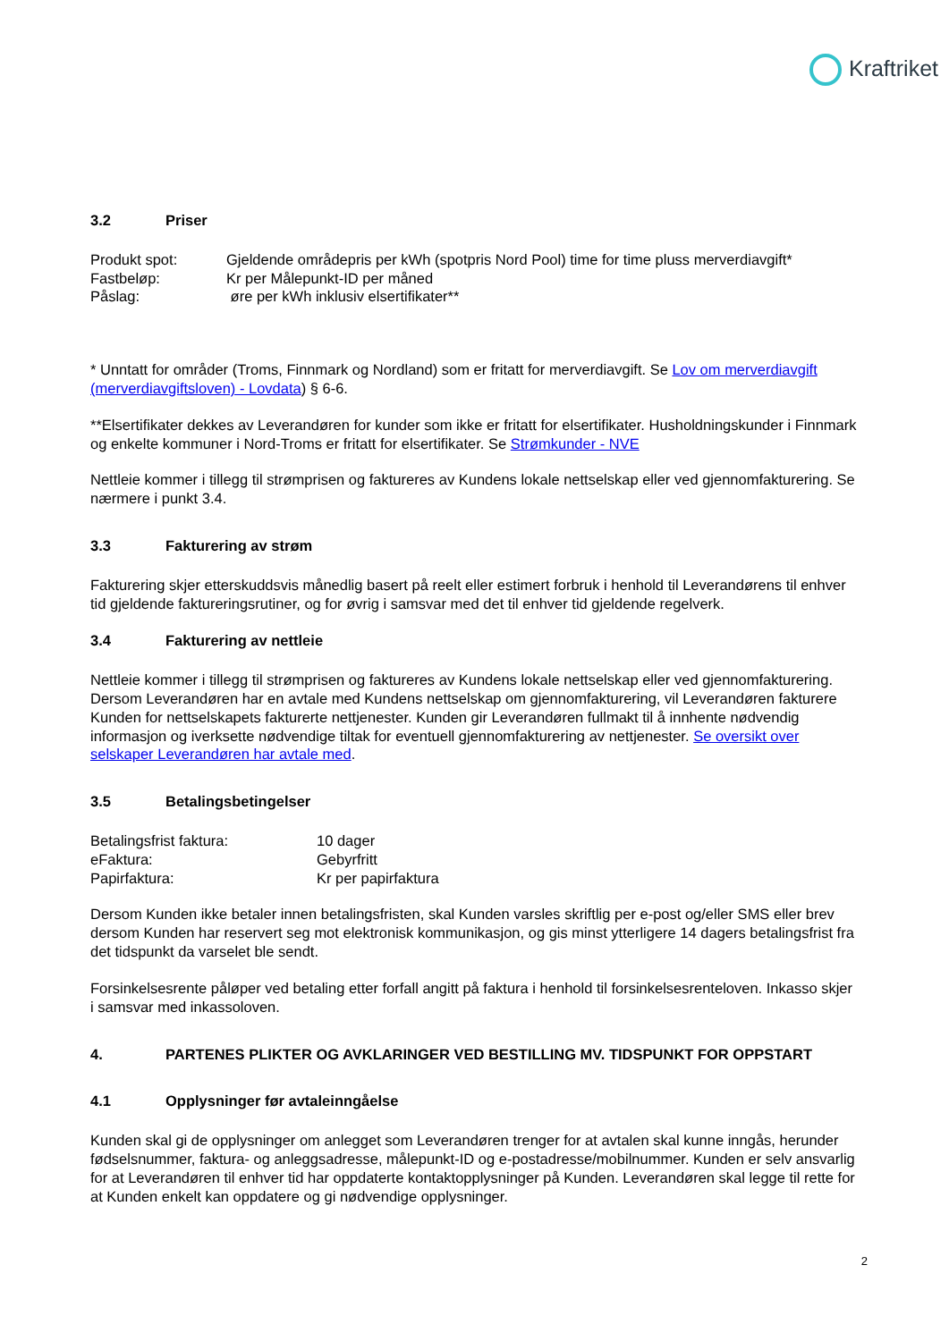Kraftriket
3.2 Priser
Produkt spot: Gjeldende områdepris per kWh (spotpris Nord Pool) time for time pluss merverdiavgift*
Fastbeløp: Kr per Målepunkt-ID per måned
Påslag: øre per kWh inklusiv elsertifikater**
* Unntatt for områder (Troms, Finnmark og Nordland) som er fritatt for merverdiavgift. Se Lov om merverdiavgift (merverdiavgiftsloven) - Lovdata) § 6-6.
**Elsertifikater dekkes av Leverandøren for kunder som ikke er fritatt for elsertifikater. Husholdningskunder i Finnmark og enkelte kommuner i Nord-Troms er fritatt for elsertifikater. Se Strømkunder - NVE
Nettleie kommer i tillegg til strømprisen og faktureres av Kundens lokale nettselskap eller ved gjennomfakturering. Se nærmere i punkt 3.4.
3.3 Fakturering av strøm
Fakturering skjer etterskuddsvis månedlig basert på reelt eller estimert forbruk i henhold til Leverandørens til enhver tid gjeldende faktureringsrutiner, og for øvrig i samsvar med det til enhver tid gjeldende regelverk.
3.4 Fakturering av nettleie
Nettleie kommer i tillegg til strømprisen og faktureres av Kundens lokale nettselskap eller ved gjennomfakturering. Dersom Leverandøren har en avtale med Kundens nettselskap om gjennomfakturering, vil Leverandøren fakturere Kunden for nettselskapets fakturerte nettjenester. Kunden gir Leverandøren fullmakt til å innhente nødvendig informasjon og iverksette nødvendige tiltak for eventuell gjennomfakturering av nettjenester. Se oversikt over selskaper Leverandøren har avtale med.
3.5 Betalingsbetingelser
Betalingsfrist faktura: 10 dager
eFaktura: Gebyrfritt
Papirfaktura: Kr per papirfaktura
Dersom Kunden ikke betaler innen betalingsfristen, skal Kunden varsles skriftlig per e-post og/eller SMS eller brev dersom Kunden har reservert seg mot elektronisk kommunikasjon, og gis minst ytterligere 14 dagers betalingsfrist fra det tidspunkt da varselet ble sendt.
Forsinkelsesrente påløper ved betaling etter forfall angitt på faktura i henhold til forsinkelsesrenteloven. Inkasso skjer i samsvar med inkassoloven.
4. PARTENES PLIKTER OG AVKLARINGER VED BESTILLING MV. TIDSPUNKT FOR OPPSTART
4.1 Opplysninger før avtaleinngåelse
Kunden skal gi de opplysninger om anlegget som Leverandøren trenger for at avtalen skal kunne inngås, herunder fødselsnummer, faktura- og anleggsadresse, målepunkt-ID og e-postadresse/mobilnummer. Kunden er selv ansvarlig for at Leverandøren til enhver tid har oppdaterte kontaktopplysninger på Kunden. Leverandøren skal legge til rette for at Kunden enkelt kan oppdatere og gi nødvendige opplysninger.
2